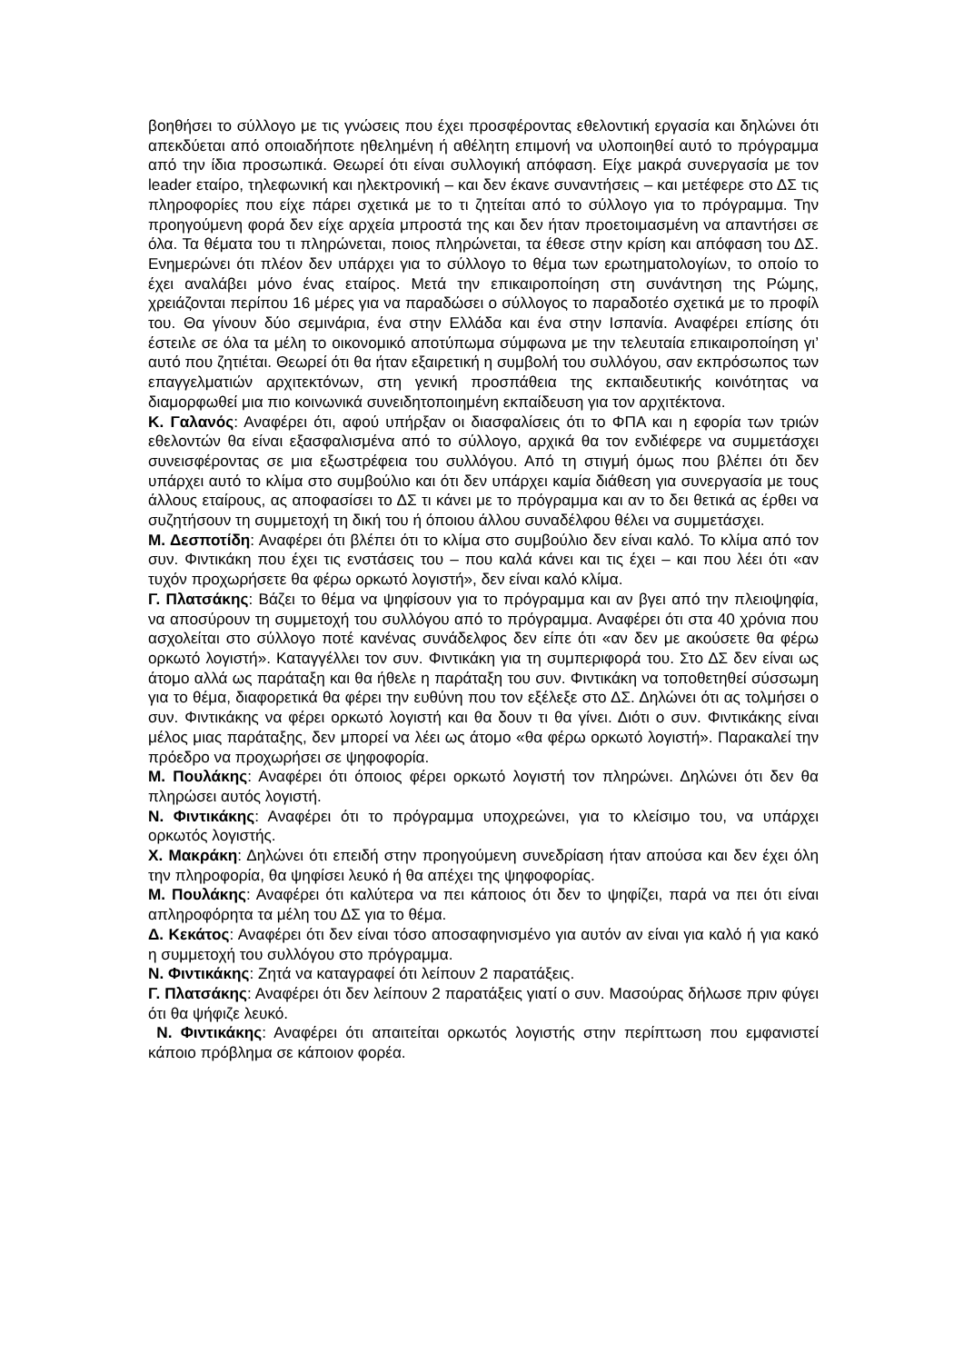βοηθήσει το σύλλογο με τις γνώσεις που έχει προσφέροντας εθελοντική εργασία και δηλώνει ότι απεκδύεται από οποιαδήποτε ηθελημένη ή αθέλητη επιμονή να υλοποιηθεί αυτό το πρόγραμμα από την ίδια προσωπικά. Θεωρεί ότι είναι συλλογική απόφαση. Είχε μακρά συνεργασία με τον leader εταίρο, τηλεφωνική και ηλεκτρονική – και δεν έκανε συναντήσεις – και μετέφερε στο ΔΣ τις πληροφορίες που είχε πάρει σχετικά με το τι ζητείται από το σύλλογο για το πρόγραμμα. Την προηγούμενη φορά δεν είχε αρχεία μπροστά της και δεν ήταν προετοιμασμένη να απαντήσει σε όλα. Τα θέματα του τι πληρώνεται, ποιος πληρώνεται, τα έθεσε στην κρίση και απόφαση του ΔΣ. Ενημερώνει ότι πλέον δεν υπάρχει για το σύλλογο το θέμα των ερωτηματολογίων, το οποίο το έχει αναλάβει μόνο ένας εταίρος. Μετά την επικαιροποίηση στη συνάντηση της Ρώμης, χρειάζονται περίπου 16 μέρες για να παραδώσει ο σύλλογος το παραδοτέο σχετικά με το προφίλ του. Θα γίνουν δύο σεμινάρια, ένα στην Ελλάδα και ένα στην Ισπανία. Αναφέρει επίσης ότι έστειλε σε όλα τα μέλη το οικονομικό αποτύπωμα σύμφωνα με την τελευταία επικαιροποίηση γι’ αυτό που ζητιέται. Θεωρεί ότι θα ήταν εξαιρετική η συμβολή του συλλόγου, σαν εκπρόσωπος των επαγγελματιών αρχιτεκτόνων, στη γενική προσπάθεια της εκπαιδευτικής κοινότητας να διαμορφωθεί μια πιο κοινωνικά συνειδητοποιημένη εκπαίδευση για τον αρχιτέκτονα.
Κ. Γαλανός: Αναφέρει ότι, αφού υπήρξαν οι διασφαλίσεις ότι το ΦΠΑ και η εφορία των τριών εθελοντών θα είναι εξασφαλισμένα από το σύλλογο, αρχικά θα τον ενδιέφερε να συμμετάσχει συνεισφέροντας σε μια εξωστρέφεια του συλλόγου. Από τη στιγμή όμως που βλέπει ότι δεν υπάρχει αυτό το κλίμα στο συμβούλιο και ότι δεν υπάρχει καμία διάθεση για συνεργασία με τους άλλους εταίρους, ας αποφασίσει το ΔΣ τι κάνει με το πρόγραμμα και αν το δει θετικά ας έρθει να συζητήσουν τη συμμετοχή τη δική του ή όποιου άλλου συναδέλφου θέλει να συμμετάσχει.
Μ. Δεσποτίδη: Αναφέρει ότι βλέπει ότι το κλίμα στο συμβούλιο δεν είναι καλό. Το κλίμα από τον συν. Φιντικάκη που έχει τις ενστάσεις του – που καλά κάνει και τις έχει – και που λέει ότι «αν τυχόν προχωρήσετε θα φέρω ορκωτό λογιστή», δεν είναι καλό κλίμα.
Γ. Πλατσάκης: Βάζει το θέμα να ψηφίσουν για το πρόγραμμα και αν βγει από την πλειοψηφία, να αποσύρουν τη συμμετοχή του συλλόγου από το πρόγραμμα. Αναφέρει ότι στα 40 χρόνια που ασχολείται στο σύλλογο ποτέ κανένας συνάδελφος δεν είπε ότι «αν δεν με ακούσετε θα φέρω ορκωτό λογιστή». Καταγγέλλει τον συν. Φιντικάκη για τη συμπεριφορά του. Στο ΔΣ δεν είναι ως άτομο αλλά ως παράταξη και θα ήθελε η παράταξη του συν. Φιντικάκη να τοποθετηθεί σύσσωμη για το θέμα, διαφορετικά θα φέρει την ευθύνη που τον εξέλεξε στο ΔΣ. Δηλώνει ότι ας τολμήσει ο συν. Φιντικάκης να φέρει ορκωτό λογιστή και θα δουν τι θα γίνει. Διότι ο συν. Φιντικάκης είναι μέλος μιας παράταξης, δεν μπορεί να λέει ως άτομο «θα φέρω ορκωτό λογιστή». Παρακαλεί την πρόεδρο να προχωρήσει σε ψηφοφορία.
Μ. Πουλάκης: Αναφέρει ότι όποιος φέρει ορκωτό λογιστή τον πληρώνει. Δηλώνει ότι δεν θα πληρώσει αυτός λογιστή.
Ν. Φιντικάκης: Αναφέρει ότι το πρόγραμμα υποχρεώνει, για το κλείσιμο του, να υπάρχει ορκωτός λογιστής.
Χ. Μακράκη: Δηλώνει ότι επειδή στην προηγούμενη συνεδρίαση ήταν απούσα και δεν έχει όλη την πληροφορία, θα ψηφίσει λευκό ή θα απέχει της ψηφοφορίας.
Μ. Πουλάκης: Αναφέρει ότι καλύτερα να πει κάποιος ότι δεν το ψηφίζει, παρά να πει ότι είναι απληροφόρητα τα μέλη του ΔΣ για το θέμα.
Δ. Κεκάτος: Αναφέρει ότι δεν είναι τόσο αποσαφηνισμένο για αυτόν αν είναι για καλό ή για κακό η συμμετοχή του συλλόγου στο πρόγραμμα.
Ν. Φιντικάκης: Ζητά να καταγραφεί ότι λείπουν 2 παρατάξεις.
Γ. Πλατσάκης: Αναφέρει ότι δεν λείπουν 2 παρατάξεις γιατί ο συν. Μασούρας δήλωσε πριν φύγει ότι θα ψήφιζε λευκό.
Ν. Φιντικάκης: Αναφέρει ότι απαιτείται ορκωτός λογιστής στην περίπτωση που εμφανιστεί κάποιο πρόβλημα σε κάποιον φορέα.